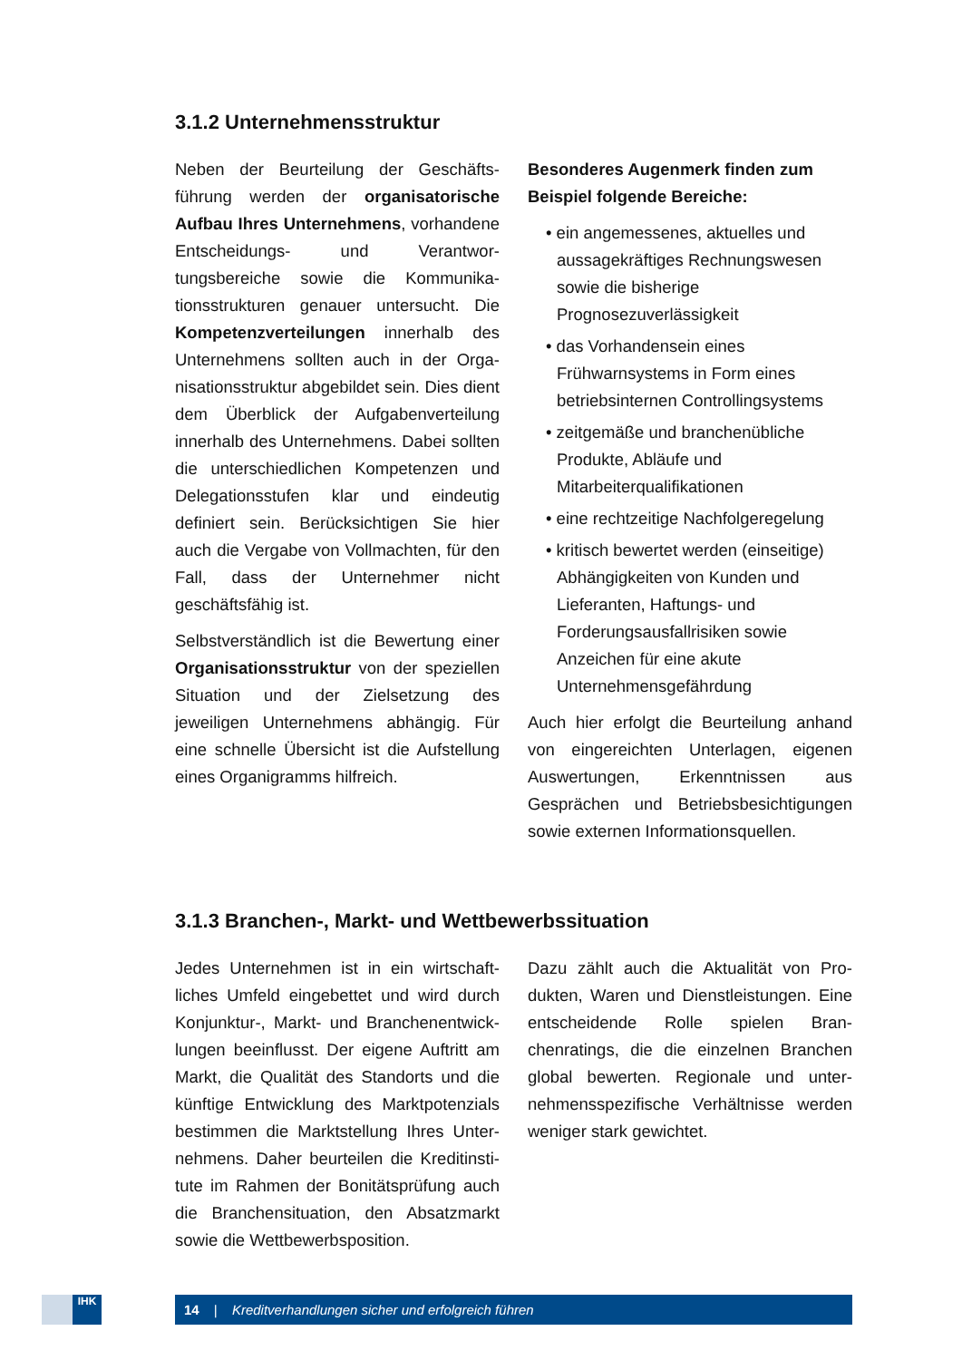3.1.2 Unternehmensstruktur
Neben der Beurteilung der Geschäfts­führung werden der organisatorische Aufbau Ihres Unternehmens, vorhandene Entscheidungs- und Verantwor­tungsbereiche sowie die Kommunika­tionsstrukturen genauer untersucht. Die Kompetenzverteilungen innerhalb des Unternehmens sollten auch in der Orga­nisationsstruktur abgebildet sein. Dies dient dem Überblick der Aufgabenverteilung innerhalb des Unternehmens. Dabei sollten die unterschiedlichen Kompeten­zen und Delegationsstufen klar und ein­deutig definiert sein. Berücksichtigen Sie hier auch die Vergabe von Vollmachten, für den Fall, dass der Unternehmer nicht geschäftsfähig ist.
Selbstverständlich ist die Bewertung einer Organisationsstruktur von der speziellen Situation und der Zielsetzung des jeweiligen Unternehmens abhän­gig. Für eine schnelle Übersicht ist die Aufstellung eines Organigramms hilfreich.
Besonderes Augenmerk finden zum Beispiel folgende Bereiche:
• ein angemessenes, aktuelles und aussagekräftiges Rechnungswesen sowie die bisherige Prognosezuverlässigkeit
• das Vorhandensein eines Frühwarnsystems in Form eines betriebsinternen Controllingsystems
• zeitgemäße und branchenübliche Produkte, Abläufe und Mitarbeiterqualifikationen
• eine rechtzeitige Nachfolgeregelung
• kritisch bewertet werden (einseitige) Abhängigkeiten von Kunden und Lieferanten, Haftungs- und Forderungsausfallrisiken sowie Anzeichen für eine akute Unternehmensgefährdung
Auch hier erfolgt die Beurteilung anhand von eingereichten Unterlagen, eigenen Auswertungen, Erkenntnissen aus Gesprächen und Betriebsbesichtigungen sowie externen Informationsquellen.
3.1.3 Branchen-, Markt- und Wettbewerbssituation
Jedes Unternehmen ist in ein wirtschaft­liches Umfeld eingebettet und wird durch Konjunktur-, Markt- und Branchenentwick­lungen beeinflusst. Der eigene Auftritt am Markt, die Qualität des Standorts und die künftige Entwicklung des Marktpotenzials bestimmen die Marktstellung Ihres Unter­nehmens. Daher beurteilen die Kreditinsti­tute im Rahmen der Bonitätsprüfung auch die Branchensituation, den Absatzmarkt sowie die Wettbewerbsposition.
Dazu zählt auch die Aktualität von Pro­dukten, Waren und Dienstleistungen. Eine entscheidende Rolle spielen Bran­chenratings, die die einzelnen Branchen global bewerten. Regionale und unter­nehmensspezifische Verhältnisse wer­den weniger stark gewichtet.
IHK 14 | Kreditverhandlungen sicher und erfolgreich führen